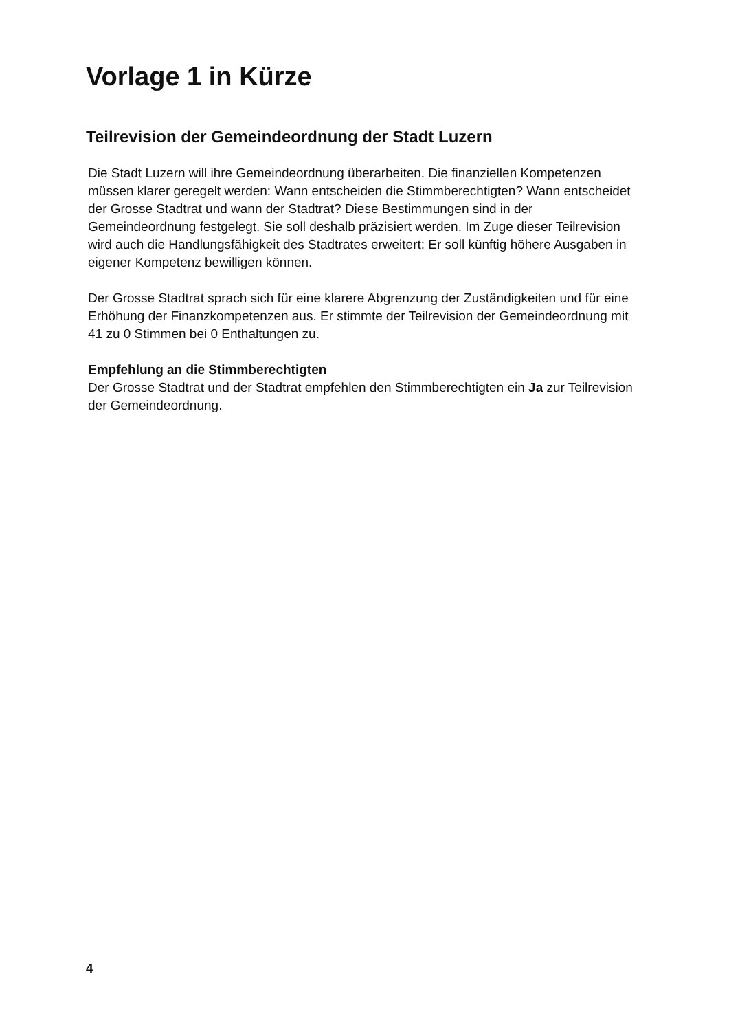Vorlage 1 in Kürze
Teilrevision der Gemeindeordnung der Stadt Luzern
Die Stadt Luzern will ihre Gemeindeordnung überarbeiten. Die finanziellen Kompetenzen müssen klarer geregelt werden: Wann entscheiden die Stimmberechtigten? Wann entscheidet der Grosse Stadtrat und wann der Stadtrat? Diese Bestimmungen sind in der Gemeindeordnung festgelegt. Sie soll deshalb präzisiert werden. Im Zuge dieser Teilrevision wird auch die Handlungsfähigkeit des Stadtrates erweitert: Er soll künftig höhere Ausgaben in eigener Kompetenz bewilligen können.
Der Grosse Stadtrat sprach sich für eine klarere Abgrenzung der Zuständigkeiten und für eine Erhöhung der Finanzkompetenzen aus. Er stimmte der Teilrevision der Gemeindeordnung mit 41 zu 0 Stimmen bei 0 Enthaltungen zu.
Empfehlung an die Stimmberechtigten
Der Grosse Stadtrat und der Stadtrat empfehlen den Stimmberechtigten ein Ja zur Teilrevision der Gemeindeordnung.
4